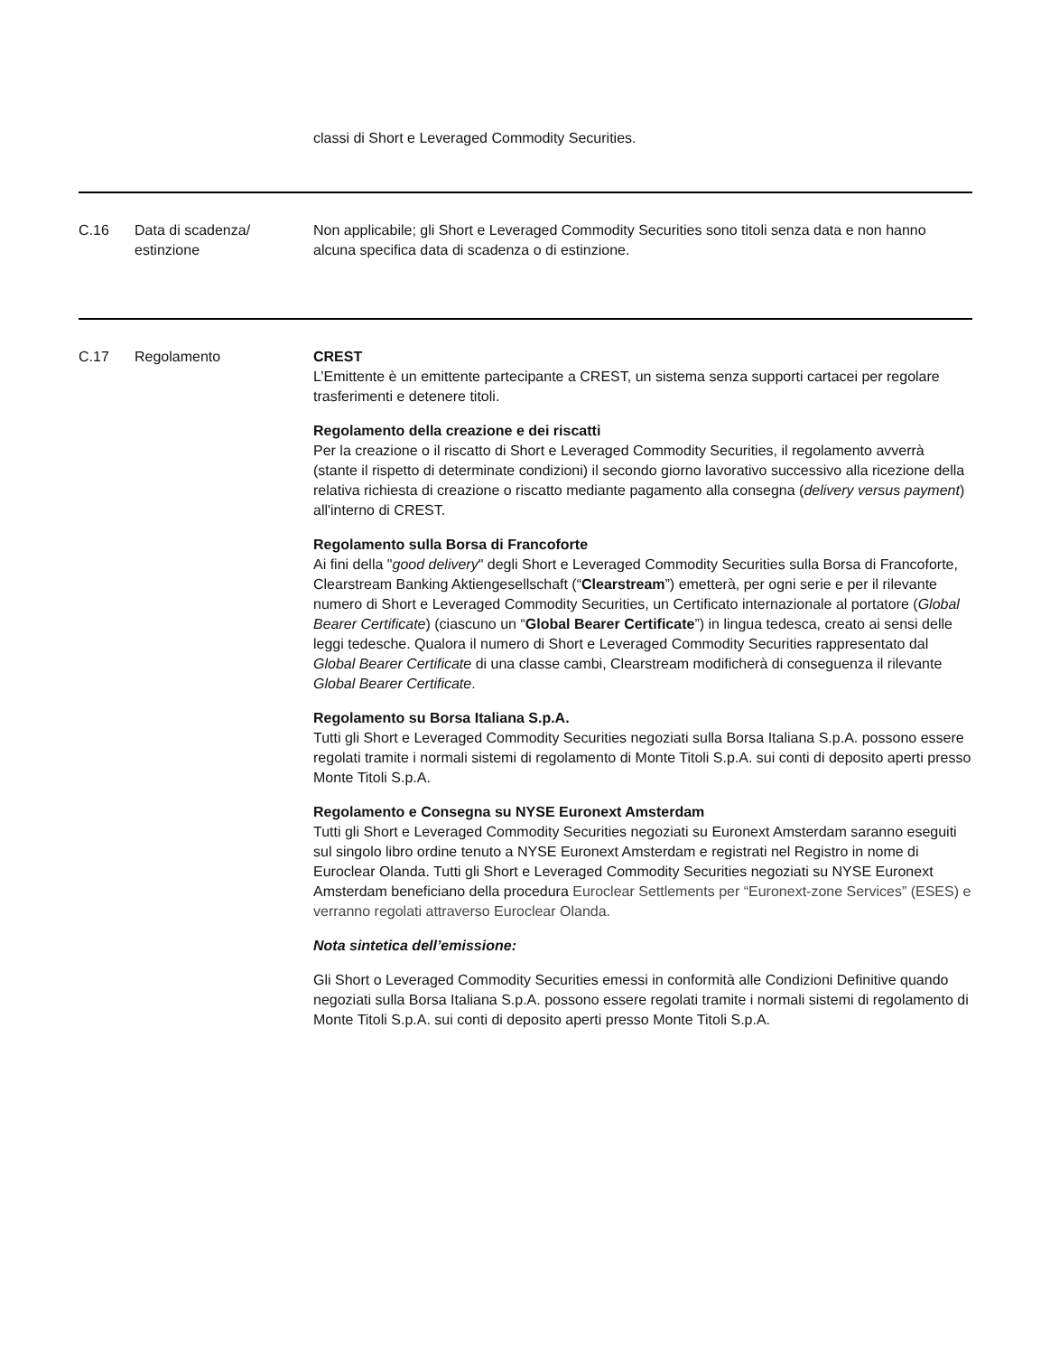| | | classi di Short e Leveraged Commodity Securities. |
| C.16 | Data di scadenza/ estinzione | Non applicabile; gli Short e Leveraged Commodity Securities sono titoli senza data e non hanno alcuna specifica data di scadenza o di estinzione. |
| C.17 | Regolamento | CREST L’Emittente è un emittente partecipante a CREST, un sistema senza supporti cartacei per regolare trasferimenti e detenere titoli. Regolamento della creazione e dei riscatti Per la creazione o il riscatto di Short e Leveraged Commodity Securities, il regolamento avverrà (stante il rispetto di determinate condizioni) il secondo giorno lavorativo successivo alla ricezione della relativa richiesta di creazione o riscatto mediante pagamento alla consegna ( delivery versus payment ) all'interno di CREST. Regolamento sulla Borsa di Francoforte Ai fini della " good delivery " degli Short e Leveraged Commodity Securities sulla Borsa di Francoforte, Clearstream Banking Aktiengesellschaft (“ Clearstream ”) emetterà, per ogni serie e per il rilevante numero di Short e Leveraged Commodity Securities, un Certificato internazionale al portatore ( Global Bearer Certificate ) (ciascuno un “ Global Bearer Certificate ”) in lingua tedesca, creato ai sensi delle leggi tedesche. Qualora il numero di Short e Leveraged Commodity Securities rappresentato dal Global Bearer Certificate di una classe cambi, Clearstream modificherà di conseguenza il rilevante Global Bearer Certificate . Regolamento su Borsa Italiana S.p.A. Tutti gli Short e Leveraged Commodity Securities negoziati sulla Borsa Italiana S.p.A. possono essere regolati tramite i normali sistemi di regolamento di Monte Titoli S.p.A. sui conti di deposito aperti presso Monte Titoli S.p.A. Regolamento e Consegna su NYSE Euronext Amsterdam Tutti gli Short e Leveraged Commodity Securities negoziati su Euronext Amsterdam saranno eseguiti sul singolo libro ordine tenuto a NYSE Euronext Amsterdam e registrati nel Registro in nome di Euroclear Olanda. Tutti gli Short e Leveraged Commodity Securities negoziati su NYSE Euronext Amsterdam beneficiano della procedura Euroclear Settlements per “Euronext-zone Services” (ESES) e verranno regolati attraverso Euroclear Olanda. Nota sintetica dell’emissione: Gli Short o Leveraged Commodity Securities emessi in conformità alle Condizioni Definitive quando negoziati sulla Borsa Italiana S.p.A. possono essere regolati tramite i normali sistemi di regolamento di Monte Titoli S.p.A. sui conti di deposito aperti presso Monte Titoli S.p.A. |